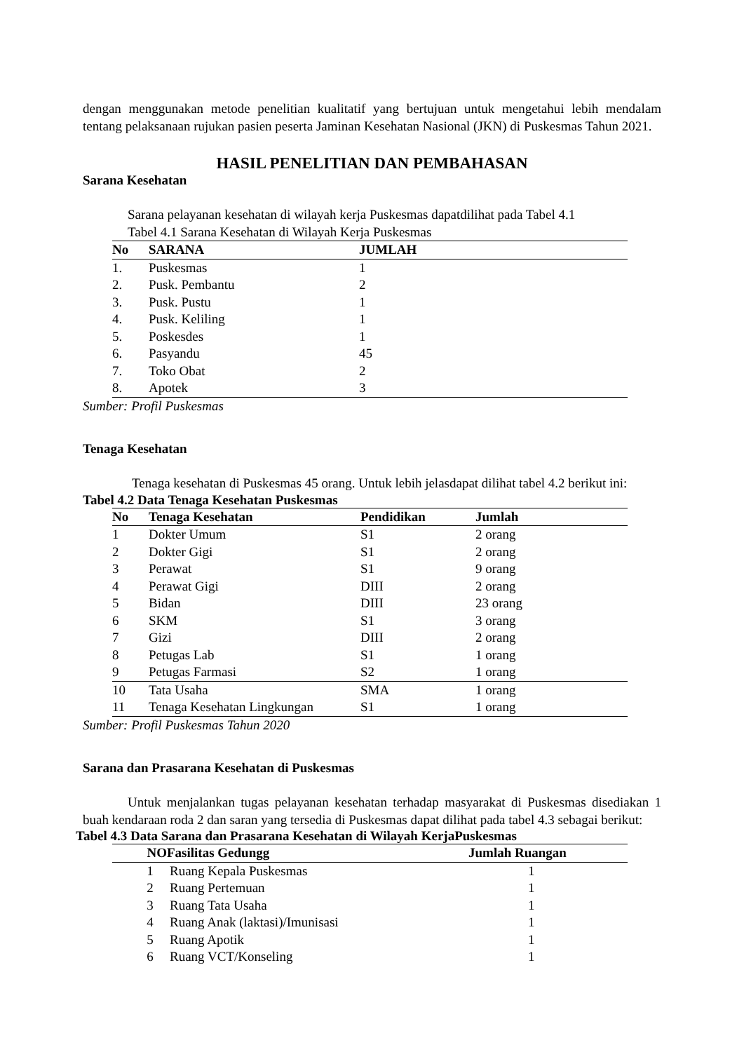dengan menggunakan metode penelitian kualitatif yang bertujuan untuk mengetahui lebih mendalam tentang pelaksanaan rujukan pasien peserta Jaminan Kesehatan Nasional (JKN) di Puskesmas Tahun 2021.
HASIL PENELITIAN DAN PEMBAHASAN
Sarana Kesehatan
Sarana pelayanan kesehatan di wilayah kerja Puskesmas dapatdilihat pada Tabel 4.1
Tabel 4.1 Sarana Kesehatan di Wilayah Kerja Puskesmas
| No | SARANA | JUMLAH |
| --- | --- | --- |
| 1. | Puskesmas | 1 |
| 2. | Pusk. Pembantu | 2 |
| 3. | Pusk. Pustu | 1 |
| 4. | Pusk. Keliling | 1 |
| 5. | Poskesdes | 1 |
| 6. | Pasyandu | 45 |
| 7. | Toko Obat | 2 |
| 8. | Apotek | 3 |
Sumber: Profil Puskesmas
Tenaga Kesehatan
Tenaga kesehatan di Puskesmas 45 orang. Untuk lebih jelasdapat dilihat tabel 4.2 berikut ini:
Tabel 4.2 Data Tenaga Kesehatan Puskesmas
| No | Tenaga Kesehatan | Pendidikan | Jumlah |
| --- | --- | --- | --- |
| 1 | Dokter Umum | S1 | 2 orang |
| 2 | Dokter Gigi | S1 | 2 orang |
| 3 | Perawat | S1 | 9 orang |
| 4 | Perawat Gigi | DIII | 2 orang |
| 5 | Bidan | DIII | 23 orang |
| 6 | SKM | S1 | 3 orang |
| 7 | Gizi | DIII | 2 orang |
| 8 | Petugas Lab | S1 | 1 orang |
| 9 | Petugas Farmasi | S2 | 1 orang |
| 10 | Tata Usaha | SMA | 1 orang |
| 11 | Tenaga Kesehatan Lingkungan | S1 | 1 orang |
Sumber: Profil Puskesmas Tahun 2020
Sarana dan Prasarana Kesehatan di Puskesmas
Untuk menjalankan tugas pelayanan kesehatan terhadap masyarakat di Puskesmas disediakan 1 buah kendaraan roda 2 dan saran yang tersedia di Puskesmas dapat dilihat pada tabel 4.3 sebagai berikut:
Tabel 4.3 Data Sarana dan Prasarana Kesehatan di Wilayah KerjaPuskesmas
| NO | Fasilitas Gedungg | Jumlah Ruangan |
| --- | --- | --- |
| 1 | Ruang Kepala Puskesmas | 1 |
| 2 | Ruang Pertemuan | 1 |
| 3 | Ruang Tata Usaha | 1 |
| 4 | Ruang Anak (laktasi)/Imunisasi | 1 |
| 5 | Ruang Apotik | 1 |
| 6 | Ruang VCT/Konseling | 1 |